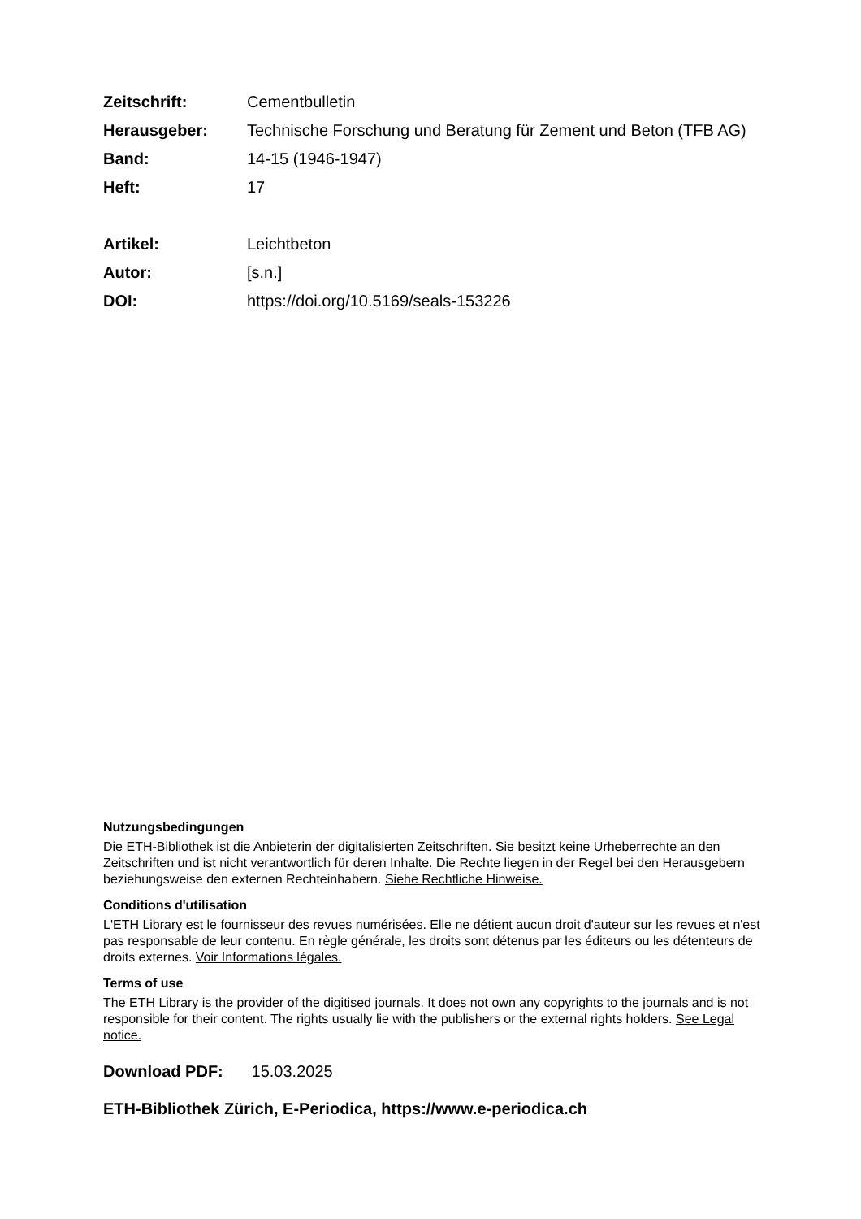Zeitschrift: Cementbulletin
Herausgeber: Technische Forschung und Beratung für Zement und Beton (TFB AG)
Band: 14-15 (1946-1947)
Heft: 17
Artikel: Leichtbeton
Autor: [s.n.]
DOI: https://doi.org/10.5169/seals-153226
Nutzungsbedingungen
Die ETH-Bibliothek ist die Anbieterin der digitalisierten Zeitschriften. Sie besitzt keine Urheberrechte an den Zeitschriften und ist nicht verantwortlich für deren Inhalte. Die Rechte liegen in der Regel bei den Herausgebern beziehungsweise den externen Rechteinhabern. Siehe Rechtliche Hinweise.
Conditions d'utilisation
L'ETH Library est le fournisseur des revues numérisées. Elle ne détient aucun droit d'auteur sur les revues et n'est pas responsable de leur contenu. En règle générale, les droits sont détenus par les éditeurs ou les détenteurs de droits externes. Voir Informations légales.
Terms of use
The ETH Library is the provider of the digitised journals. It does not own any copyrights to the journals and is not responsible for their content. The rights usually lie with the publishers or the external rights holders. See Legal notice.
Download PDF: 15.03.2025
ETH-Bibliothek Zürich, E-Periodica, https://www.e-periodica.ch